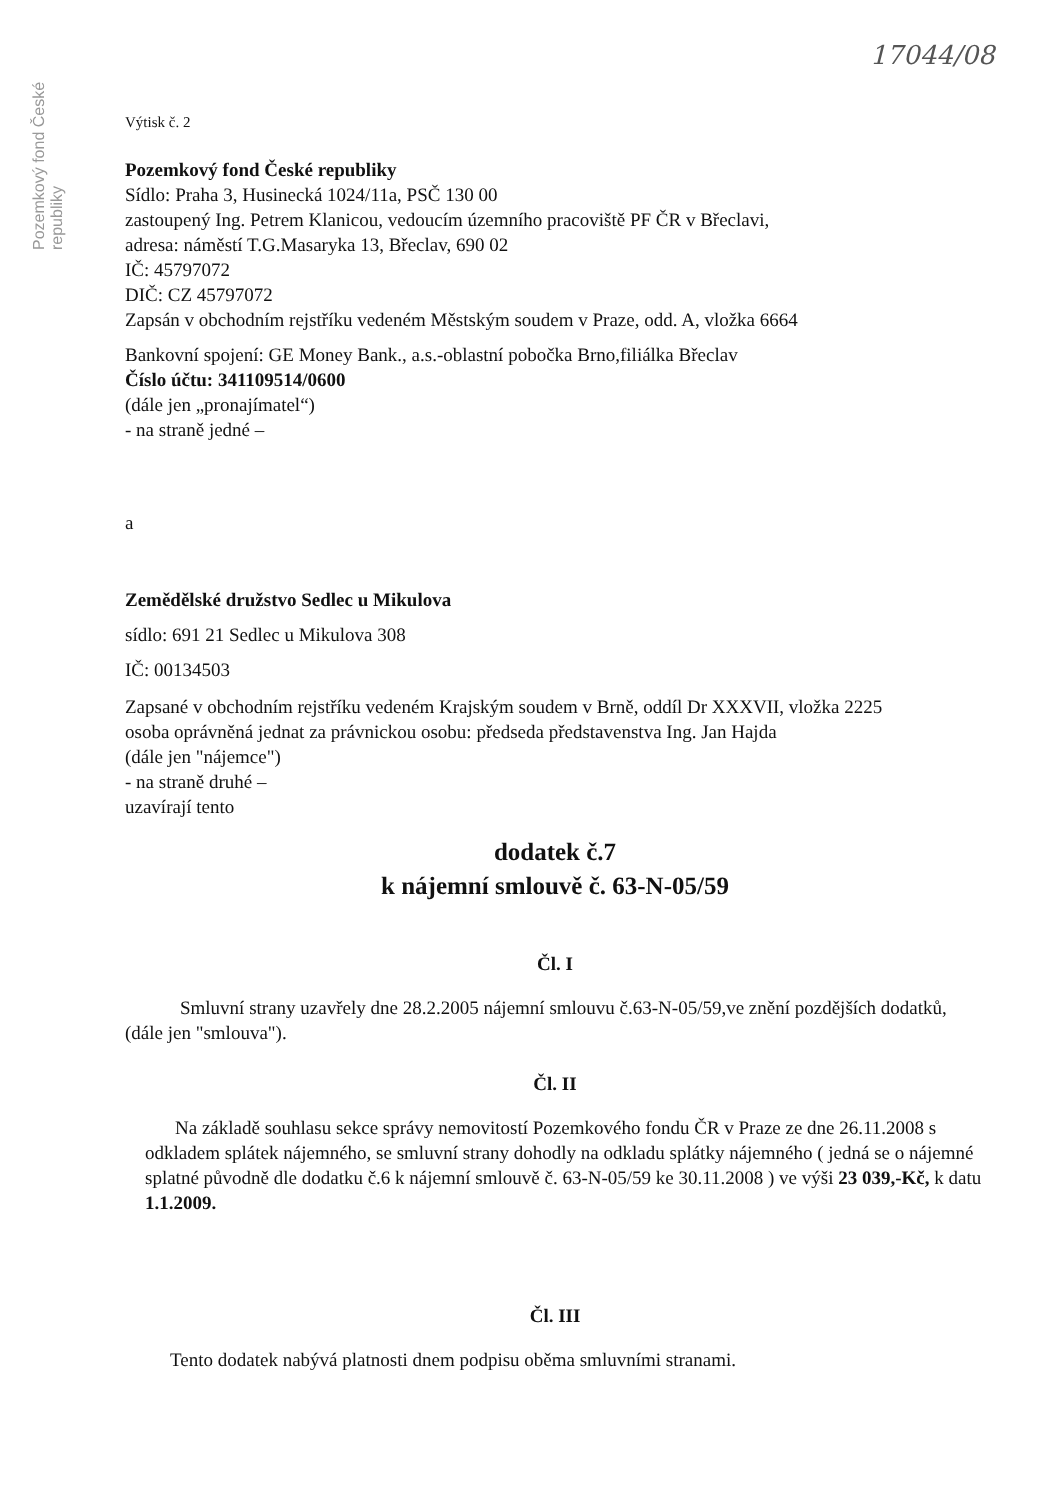17044/08
Pozemkový fond České republiky
Výtisk č. 2
Pozemkový fond České republiky
Sídlo: Praha 3, Husinecká 1024/11a, PSČ 130 00
zastoupený Ing. Petrem Klanicou, vedoucím územního pracoviště PF ČR v Břeclavi,
adresa: náměstí T.G.Masaryka 13, Břeclav, 690 02
IČ: 45797072
DIČ: CZ 45797072
Zapsán v obchodním rejstříku vedeném Městským soudem v Praze, odd. A, vložka 6664
Bankovní spojení: GE Money Bank., a.s.-oblastní pobočka Brno,filiálka Břeclav
Číslo účtu: 341109514/0600
(dále jen „pronajímatel“)
- na straně jedné –
a
Zemědělské družstvo Sedlec u Mikulova
sídlo: 691 21 Sedlec u Mikulova 308
IČ: 00134503
Zapsané v obchodním rejstříku vedeném Krajským soudem v Brně, oddíl Dr XXXVII, vložka 2225
osoba oprávněná jednat za právnickou osobu: předseda představenstva Ing. Jan Hajda
(dále jen "nájemce")
- na straně druhé –
uzavírají tento
dodatek č.7
k nájemní smlouvě č. 63-N-05/59
Čl. I
Smluvní strany uzavřely dne 28.2.2005 nájemní smlouvu č.63-N-05/59,ve znění pozdějších dodatků, (dále jen "smlouva").
Čl. II
Na základě souhlasu sekce správy nemovitostí Pozemkového fondu ČR v Praze ze dne 26.11.2008 s odkladem splátek nájemného, se smluvní strany dohodly na odkladu splátky nájemného ( jedná se o nájemné splatné původně dle dodatku č.6 k nájemní smlouvě č. 63-N-05/59 ke 30.11.2008 ) ve výši 23 039,-Kč, k datu 1.1.2009.
Čl. III
Tento dodatek nabývá platnosti dnem podpisu oběma smluvními stranami.